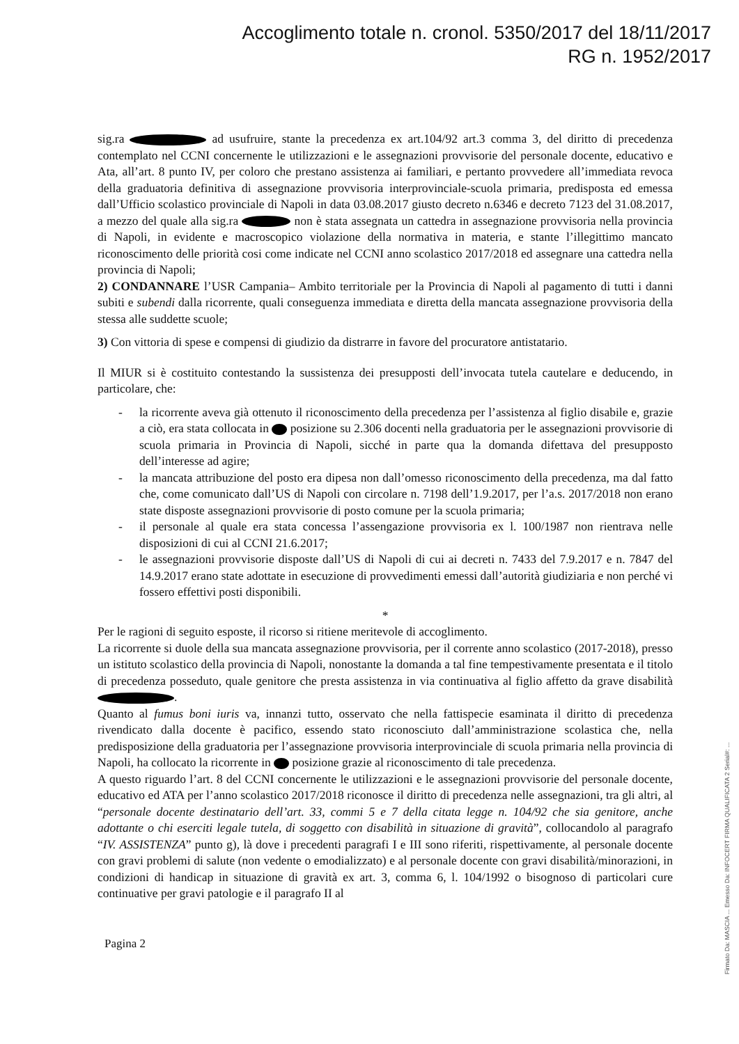Accoglimento totale n. cronol. 5350/2017 del 18/11/2017
RG n. 1952/2017
sig.ra ad usufruire, stante la precedenza ex art.104/92 art.3 comma 3, del diritto di precedenza contemplato nel CCNI concernente le utilizzazioni e le assegnazioni provvisorie del personale docente, educativo e Ata, all’art. 8 punto IV, per coloro che prestano assistenza ai familiari, e pertanto provvedere all’immediata revoca della graduatoria definitiva di assegnazione provvisoria interprovinciale-scuola primaria, predisposta ed emessa dall’Ufficio scolastico provinciale di Napoli in data 03.08.2017 giusto decreto n.6346 e decreto 7123 del 31.08.2017, a mezzo del quale alla sig.ra non è stata assegnata un cattedra in assegnazione provvisoria nella provincia di Napoli, in evidente e macroscopico violazione della normativa in materia, e stante l’illegittimo mancato riconoscimento delle priorità cosi come indicate nel CCNI anno scolastico 2017/2018 ed assegnare una cattedra nella provincia di Napoli;
2) CONDANNARE l’USR Campania– Ambito territoriale per la Provincia di Napoli al pagamento di tutti i danni subiti e subendi dalla ricorrente, quali conseguenza immediata e diretta della mancata assegnazione provvisoria della stessa alle suddette scuole;
3) Con vittoria di spese e compensi di giudizio da distrarre in favore del procuratore antistatario.
Il MIUR si è costituito contestando la sussistenza dei presupposti dell’invocata tutela cautelare e deducendo, in particolare, che:
- la ricorrente aveva già ottenuto il riconoscimento della precedenza per l’assistenza al figlio disabile e, grazie a ciò, era stata collocata in posizione su 2.306 docenti nella graduatoria per le assegnazioni provvisorie di scuola primaria in Provincia di Napoli, sicché in parte qua la domanda difettava del presupposto dell’interesse ad agire;
- la mancata attribuzione del posto era dipesa non dall’omesso riconoscimento della precedenza, ma dal fatto che, come comunicato dall’US di Napoli con circolare n. 7198 dell’1.9.2017, per l’a.s. 2017/2018 non erano state disposte assegnazioni provvisorie di posto comune per la scuola primaria;
- il personale al quale era stata concessa l’assengazione provvisoria ex l. 100/1987 non rientrava nelle disposizioni di cui al CCNI 21.6.2017;
- le assegnazioni provvisorie disposte dall’US di Napoli di cui ai decreti n. 7433 del 7.9.2017 e n. 7847 del 14.9.2017 erano state adottate in esecuzione di provvedimenti emessi dall’autorità giudiziaria e non perché vi fossero effettivi posti disponibili.
*
Per le ragioni di seguito esposte, il ricorso si ritiene meritevole di accoglimento.
La ricorrente si duole della sua mancata assegnazione provvisoria, per il corrente anno scolastico (2017-2018), presso un istituto scolastico della provincia di Napoli, nonostante la domanda a tal fine tempestivamente presentata e il titolo di precedenza posseduto, quale genitore che presta assistenza in via continuativa al figlio affetto da grave disabilità .
Quanto al fumus boni iuris va, innanzi tutto, osservato che nella fattispecie esaminata il diritto di precedenza rivendicato dalla docente è pacifico, essendo stato riconosciuto dall’amministrazione scolastica che, nella predisposizione della graduatoria per l’assegnazione provvisoria interprovinciale di scuola primaria nella provincia di Napoli, ha collocato la ricorrente in posizione grazie al riconoscimento di tale precedenza.
A questo riguardo l’art. 8 del CCNI concernente le utilizzazioni e le assegnazioni provvisorie del personale docente, educativo ed ATA per l’anno scolastico 2017/2018 riconosce il diritto di precedenza nelle assegnazioni, tra gli altri, al “personale docente destinatario dell’art. 33, commi 5 e 7 della citata legge n. 104/92 che sia genitore, anche adottante o chi eserciti legale tutela, di soggetto con disabilità in situazione di gravità”, collocandolo al paragrafo “IV. ASSISTENZA” punto g), là dove i precedenti paragrafi I e III sono riferiti, rispettivamente, al personale docente con gravi problemi di salute (non vedente o emodializzato) e al personale docente con gravi disabilità/minorazioni, in condizioni di handicap in situazione di gravità ex art. 3, comma 6, l. 104/1992 o bisognoso di particolari cure continuative per gravi patologie e il paragrafo II al
Pagina 2
Firmato Da: MASCIA ... Emesso Da: INFOCERT FIRMA QUALIFICATA 2 Serial#: ...